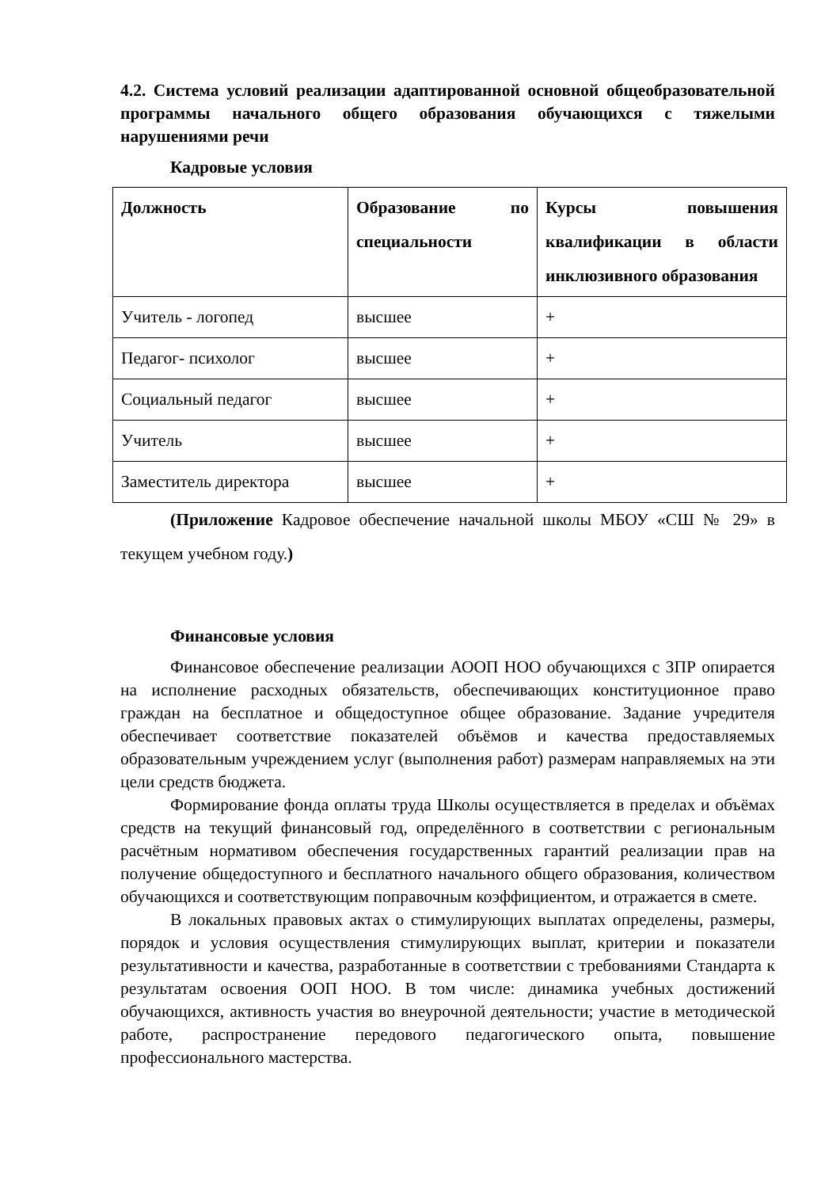4.2. Система условий реализации адаптированной основной общеобразовательной программы начального общего образования обучающихся с тяжелыми нарушениями речи
Кадровые условия
| Должность | Образование по специальности | Курсы повышения квалификации в области инклюзивного образования |
| --- | --- | --- |
| Учитель - логопед | высшее | + |
| Педагог- психолог | высшее | + |
| Социальный педагог | высшее | + |
| Учитель | высшее | + |
| Заместитель директора | высшее | + |
(Приложение Кадровое обеспечение начальной школы МБОУ «СШ № 29» в текущем учебном году.)
Финансовые условия
Финансовое обеспечение реализации АООП НОО обучающихся с ЗПР опирается на исполнение расходных обязательств, обеспечивающих конституционное право граждан на бесплатное и общедоступное общее образование. Задание учредителя обеспечивает соответствие показателей объёмов и качества предоставляемых образовательным учреждением услуг (выполнения работ) размерам направляемых на эти цели средств бюджета.
Формирование фонда оплаты труда Школы осуществляется в пределах и объёмах средств на текущий финансовый год, определённого в соответствии с региональным расчётным нормативом обеспечения государственных гарантий реализации прав на получение общедоступного и бесплатного начального общего образования, количеством обучающихся и соответствующим поправочным коэффициентом, и отражается в смете.
В локальных правовых актах о стимулирующих выплатах определены, размеры, порядок и условия осуществления стимулирующих выплат, критерии и показатели результативности и качества, разработанные в соответствии с требованиями Стандарта к результатам освоения ООП НОО. В том числе: динамика учебных достижений обучающихся, активность участия во внеурочной деятельности; участие в методической работе, распространение передового педагогического опыта, повышение профессионального мастерства.